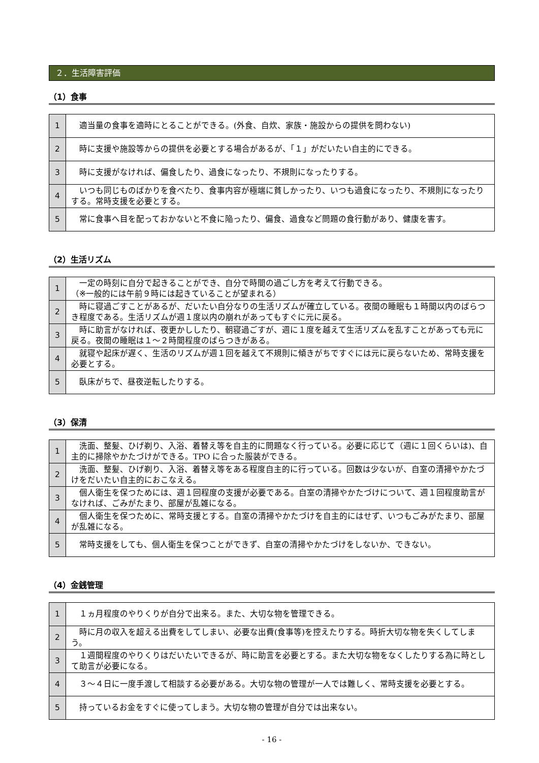２．生活障害評価
（1）食事
| 1 | 適当量の食事を適時にとることができる。(外食、自炊、家族・施設からの提供を問わない) |
| 2 | 時に支援や施設等からの提供を必要とする場合があるが、「１」がだいたい自主的にできる。 |
| 3 | 時に支援がなければ、偏食したり、過食になったり、不規則になったりする。 |
| 4 | いつも同じものばかりを食べたり、食事内容が極端に貧しかったり、いつも過食になったり、不規則になったりする。常時支援を必要とする。 |
| 5 | 常に食事へ目を配っておかないと不食に陥ったり、偏食、過食など問題の食行動があり、健康を害す。 |
（2）生活リズム
| 1 | 一定の時刻に自分で起きることができ、自分で時間の過ごし方を考えて行動できる。 （※一般的には午前９時には起きていることが望まれる） |
| 2 | 時に寝過ごすことがあるが、だいたい自分なりの生活リズムが確立している。夜間の睡眠も１時間以内のばらつき程度である。生活リズムが週１度以内の崩れがあってもすぐに元に戻る。 |
| 3 | 時に助言がなければ、夜更かししたり、朝寝過ごすが、週に１度を越えて生活リズムを乱すことがあっても元に戻る。夜間の睡眠は１～２時間程度のばらつきがある。 |
| 4 | 就寝や起床が遅く、生活のリズムが週１回を越えて不規則に傾きがちですぐには元に戻らないため、常時支援を必要とする。 |
| 5 | 臥床がちで、昼夜逆転したりする。 |
（3）保清
| 1 | 洗面、整髪、ひげ剃り、入浴、着替え等を自主的に問題なく行っている。必要に応じて（週に１回くらいは)、自主的に掃除やかたづけができる。TPO に合った服装ができる。 |
| 2 | 洗面、整髪、ひげ剃り、入浴、着替え等をある程度自主的に行っている。回数は少ないが、自室の清掃やかたづけをだいたい自主的におこなえる。 |
| 3 | 個人衛生を保つためには、週１回程度の支援が必要である。自室の清掃やかたづけについて、週１回程度助言がなければ、ごみがたまり、部屋が乱雑になる。 |
| 4 | 個人衛生を保つために、常時支援とする。自室の清掃やかたづけを自主的にはせず、いつもごみがたまり、部屋が乱雑になる。 |
| 5 | 常時支援をしても、個人衛生を保つことができず、自室の清掃やかたづけをしないか、できない。 |
（4）金銭管理
| 1 | １ヵ月程度のやりくりが自分で出来る。また、大切な物を管理できる。 |
| 2 | 時に月の収入を超える出費をしてしまい、必要な出費(食事等)を控えたりする。時折大切な物を失くしてしまう。 |
| 3 | １週間程度のやりくりはだいたいできるが、時に助言を必要とする。また大切な物をなくしたりする為に時として助言が必要になる。 |
| 4 | ３～４日に一度手渡して相談する必要がある。大切な物の管理が一人では難しく、常時支援を必要とする。 |
| 5 | 持っているお金をすぐに使ってしまう。大切な物の管理が自分では出来ない。 |
- 16 -